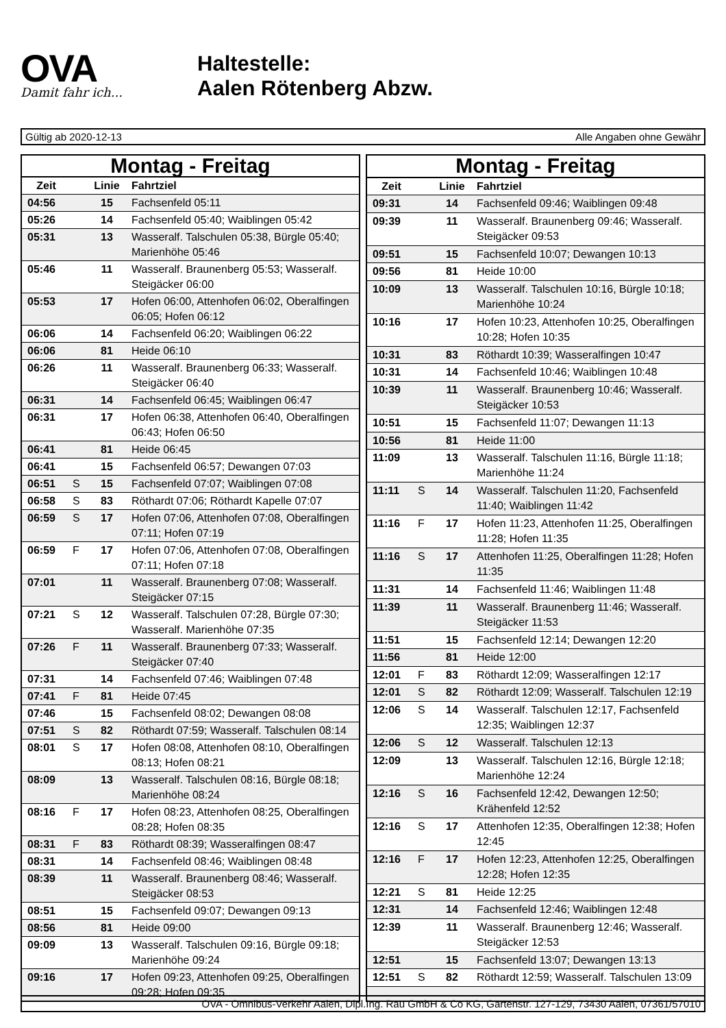OVA
Damit fahr ich...
Haltestelle:
Aalen Rötenberg Abzw.
Gültig ab 2020-12-13 Alle Angaben ohne Gewähr
| Montag - Freitag | | | |
| --- | --- | --- | --- |
| Zeit | | Linie | Fahrtziel |
| 04:56 | | 15 | Fachsenfeld 05:11 |
| 05:26 | | 14 | Fachsenfeld 05:40; Waiblingen 05:42 |
| 05:31 | | 13 | Wasseralf. Talschulen 05:38, Bürgle 05:40; Marienhöhe 05:46 |
| 05:46 | | 11 | Wasseralf. Braunenberg 05:53; Wasseralf. Steigäcker 06:00 |
| 05:53 | | 17 | Hofen 06:00, Attenhofen 06:02, Oberalfingen 06:05; Hofen 06:12 |
| 06:06 | | 14 | Fachsenfeld 06:20; Waiblingen 06:22 |
| 06:06 | | 81 | Heide 06:10 |
| 06:26 | | 11 | Wasseralf. Braunenberg 06:33; Wasseralf. Steigäcker 06:40 |
| 06:31 | | 14 | Fachsenfeld 06:45; Waiblingen 06:47 |
| 06:31 | | 17 | Hofen 06:38, Attenhofen 06:40, Oberalfingen 06:43; Hofen 06:50 |
| 06:41 | | 81 | Heide 06:45 |
| 06:41 | | 15 | Fachsenfeld 06:57; Dewangen 07:03 |
| 06:51 | S | 15 | Fachsenfeld 07:07; Waiblingen 07:08 |
| 06:58 | S | 83 | Röthardt 07:06; Röthardt Kapelle 07:07 |
| 06:59 | S | 17 | Hofen 07:06, Attenhofen 07:08, Oberalfingen 07:11; Hofen 07:19 |
| 06:59 | F | 17 | Hofen 07:06, Attenhofen 07:08, Oberalfingen 07:11; Hofen 07:18 |
| 07:01 | | 11 | Wasseralf. Braunenberg 07:08; Wasseralf. Steigäcker 07:15 |
| 07:21 | S | 12 | Wasseralf. Talschulen 07:28, Bürgle 07:30; Wasseralf. Marienhöhe 07:35 |
| 07:26 | F | 11 | Wasseralf. Braunenberg 07:33; Wasseralf. Steigäcker 07:40 |
| 07:31 | | 14 | Fachsenfeld 07:46; Waiblingen 07:48 |
| 07:41 | F | 81 | Heide 07:45 |
| 07:46 | | 15 | Fachsenfeld 08:02; Dewangen 08:08 |
| 07:51 | S | 82 | Röthardt 07:59; Wasseralf. Talschulen 08:14 |
| 08:01 | S | 17 | Hofen 08:08, Attenhofen 08:10, Oberalfingen 08:13; Hofen 08:21 |
| 08:09 | | 13 | Wasseralf. Talschulen 08:16, Bürgle 08:18; Marienhöhe 08:24 |
| 08:16 | F | 17 | Hofen 08:23, Attenhofen 08:25, Oberalfingen 08:28; Hofen 08:35 |
| 08:31 | F | 83 | Röthardt 08:39; Wasseralfingen 08:47 |
| 08:31 | | 14 | Fachsenfeld 08:46; Waiblingen 08:48 |
| 08:39 | | 11 | Wasseralf. Braunenberg 08:46; Wasseralf. Steigäcker 08:53 |
| 08:51 | | 15 | Fachsenfeld 09:07; Dewangen 09:13 |
| 08:56 | | 81 | Heide 09:00 |
| 09:09 | | 13 | Wasseralf. Talschulen 09:16, Bürgle 09:18; Marienhöhe 09:24 |
| 09:16 | | 17 | Hofen 09:23, Attenhofen 09:25, Oberalfingen 09:28; Hofen 09:35 |
| Montag - Freitag | | | |
| --- | --- | --- | --- |
| Zeit | | Linie | Fahrtziel |
| 09:31 | | 14 | Fachsenfeld 09:46; Waiblingen 09:48 |
| 09:39 | | 11 | Wasseralf. Braunenberg 09:46; Wasseralf. Steigäcker 09:53 |
| 09:51 | | 15 | Fachsenfeld 10:07; Dewangen 10:13 |
| 09:56 | | 81 | Heide 10:00 |
| 10:09 | | 13 | Wasseralf. Talschulen 10:16, Bürgle 10:18; Marienhöhe 10:24 |
| 10:16 | | 17 | Hofen 10:23, Attenhofen 10:25, Oberalfingen 10:28; Hofen 10:35 |
| 10:31 | | 83 | Röthardt 10:39; Wasseralfingen 10:47 |
| 10:31 | | 14 | Fachsenfeld 10:46; Waiblingen 10:48 |
| 10:39 | | 11 | Wasseralf. Braunenberg 10:46; Wasseralf. Steigäcker 10:53 |
| 10:51 | | 15 | Fachsenfeld 11:07; Dewangen 11:13 |
| 10:56 | | 81 | Heide 11:00 |
| 11:09 | | 13 | Wasseralf. Talschulen 11:16, Bürgle 11:18; Marienhöhe 11:24 |
| 11:11 | S | 14 | Wasseralf. Talschulen 11:20, Fachsenfeld 11:40; Waiblingen 11:42 |
| 11:16 | F | 17 | Hofen 11:23, Attenhofen 11:25, Oberalfingen 11:28; Hofen 11:35 |
| 11:16 | S | 17 | Attenhofen 11:25, Oberalfingen 11:28; Hofen 11:35 |
| 11:31 | | 14 | Fachsenfeld 11:46; Waiblingen 11:48 |
| 11:39 | | 11 | Wasseralf. Braunenberg 11:46; Wasseralf. Steigäcker 11:53 |
| 11:51 | | 15 | Fachsenfeld 12:14; Dewangen 12:20 |
| 11:56 | | 81 | Heide 12:00 |
| 12:01 | F | 83 | Röthardt 12:09; Wasseralfingen 12:17 |
| 12:01 | S | 82 | Röthardt 12:09; Wasseralf. Talschulen 12:19 |
| 12:06 | S | 14 | Wasseralf. Talschulen 12:17, Fachsenfeld 12:35; Waiblingen 12:37 |
| 12:06 | S | 12 | Wasseralf. Talschulen 12:13 |
| 12:09 | | 13 | Wasseralf. Talschulen 12:16, Bürgle 12:18; Marienhöhe 12:24 |
| 12:16 | S | 16 | Fachsenfeld 12:42, Dewangen 12:50; Krähenfeld 12:52 |
| 12:16 | S | 17 | Attenhofen 12:35, Oberalfingen 12:38; Hofen 12:45 |
| 12:16 | F | 17 | Hofen 12:23, Attenhofen 12:25, Oberalfingen 12:28; Hofen 12:35 |
| 12:21 | S | 81 | Heide 12:25 |
| 12:31 | | 14 | Fachsenfeld 12:46; Waiblingen 12:48 |
| 12:39 | | 11 | Wasseralf. Braunenberg 12:46; Wasseralf. Steigäcker 12:53 |
| 12:51 | | 15 | Fachsenfeld 13:07; Dewangen 13:13 |
| 12:51 | S | 82 | Röthardt 12:59; Wasseralf. Talschulen 13:09 |
OVA - Omnibus-Verkehr Aalen, Dipl.Ing. Rau GmbH & Co KG, Gartenstr. 127-129, 73430 Aalen, 07361/57010